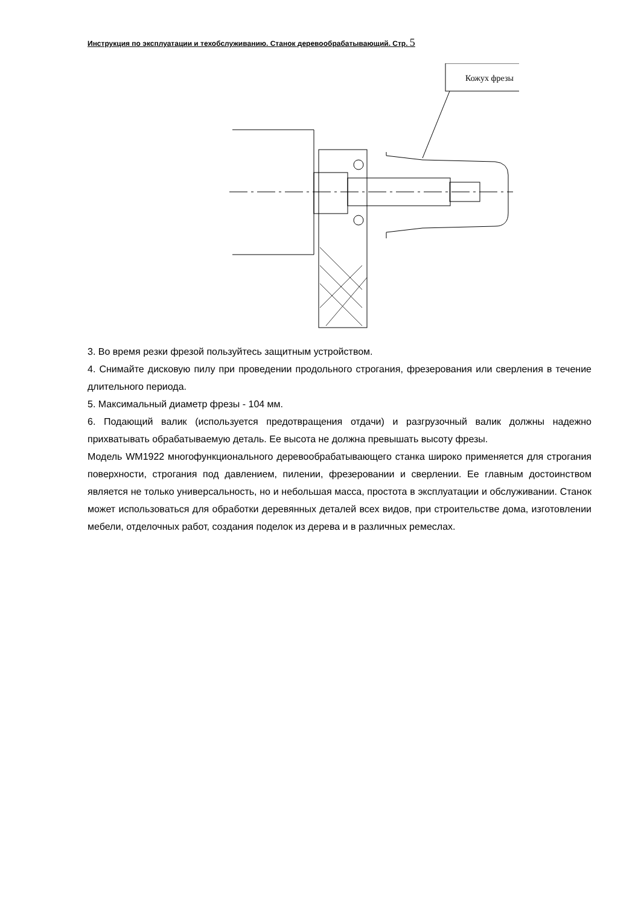Инструкция по эксплуатации и техобслуживанию. Станок деревообрабатывающий. Стр. 5
Кожух фрезы
3. Во время резки фрезой пользуйтесь защитным устройством.
4. Снимайте дисковую пилу при проведении продольного строгания, фрезерования или сверления в течение длительного периода.
5. Максимальный диаметр фрезы - 104 мм.
6. Подающий валик (используется предотвращения отдачи) и разгрузочный валик должны надежно прихватывать обрабатываемую деталь. Ее высота не должна превышать высоту фрезы.
Модель WM1922 многофункционального деревообрабатывающего станка широко применяется для строгания поверхности, строгания под давлением, пилении, фрезеровании и сверлении. Ее главным достоинством является не только универсальность, но и небольшая масса, простота в эксплуатации и обслуживании. Станок может использоваться для обработки деревянных деталей всех видов, при строительстве дома, изготовлении мебели, отделочных работ, создания поделок из дерева и в различных ремеслах.